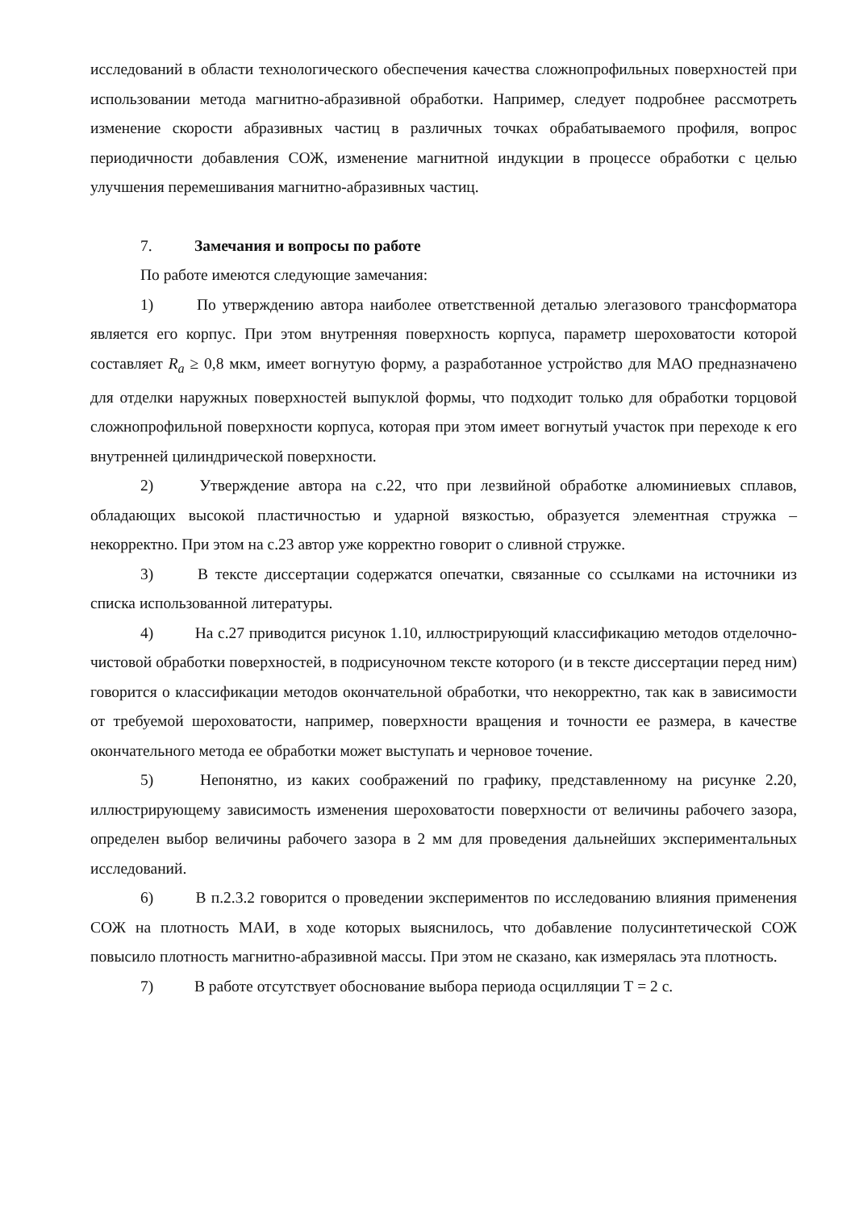исследований в области технологического обеспечения качества сложнопрофильных поверхностей при использовании метода магнитно-абразивной обработки. Например, следует подробнее рассмотреть изменение скорости абразивных частиц в различных точках обрабатываемого профиля, вопрос периодичности добавления СОЖ, изменение магнитной индукции в процессе обработки с целью улучшения перемешивания магнитно-абразивных частиц.
7. Замечания и вопросы по работе
По работе имеются следующие замечания:
1) По утверждению автора наиболее ответственной деталью элегазового трансформатора является его корпус. При этом внутренняя поверхность корпуса, параметр шероховатости которой составляет R<sub>a</sub> ≥ 0,8 мкм, имеет вогнутую форму, а разработанное устройство для МАО предназначено для отделки наружных поверхностей выпуклой формы, что подходит только для обработки торцовой сложнопрофильной поверхности корпуса, которая при этом имеет вогнутый участок при переходе к его внутренней цилиндрической поверхности.
2) Утверждение автора на с.22, что при лезвийной обработке алюминиевых сплавов, обладающих высокой пластичностью и ударной вязкостью, образуется элементная стружка – некорректно. При этом на с.23 автор уже корректно говорит о сливной стружке.
3) В тексте диссертации содержатся опечатки, связанные со ссылками на источники из списка использованной литературы.
4) На с.27 приводится рисунок 1.10, иллюстрирующий классификацию методов отделочно-чистовой обработки поверхностей, в подрисуночном тексте которого (и в тексте диссертации перед ним) говорится о классификации методов окончательной обработки, что некорректно, так как в зависимости от требуемой шероховатости, например, поверхности вращения и точности ее размера, в качестве окончательного метода ее обработки может выступать и черновое точение.
5) Непонятно, из каких соображений по графику, представленному на рисунке 2.20, иллюстрирующему зависимость изменения шероховатости поверхности от величины рабочего зазора, определен выбор величины рабочего зазора в 2 мм для проведения дальнейших экспериментальных исследований.
6) В п.2.3.2 говорится о проведении экспериментов по исследованию влияния применения СОЖ на плотность МАИ, в ходе которых выяснилось, что добавление полусинтетической СОЖ повысило плотность магнитно-абразивной массы. При этом не сказано, как измерялась эта плотность.
7) В работе отсутствует обоснование выбора периода осцилляции Т = 2 с.